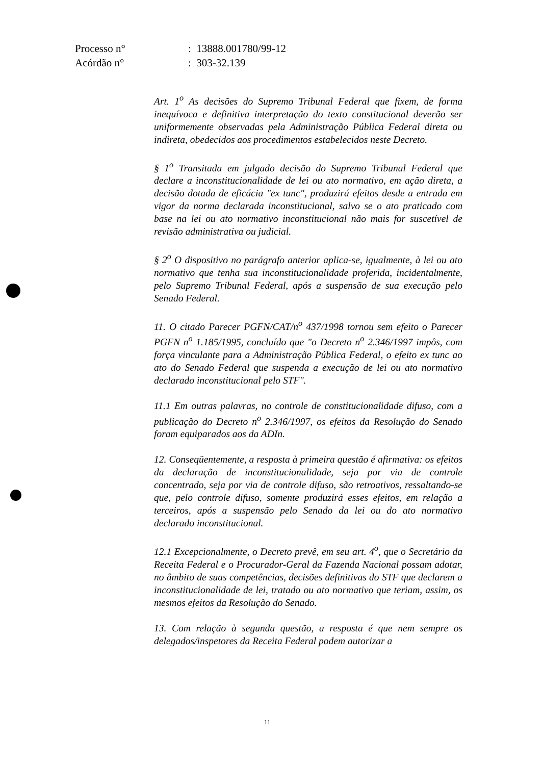| Processo n° | : 13888.001780/99-12 |
| Acórdão n° | : 303-32.139 |
Art. 1<sup>o</sup> As decisões do Supremo Tribunal Federal que fixem, de forma inequívoca e definitiva interpretação do texto constitucional deverão ser uniformemente observadas pela Administração Pública Federal direta ou indireta, obedecidos aos procedimentos estabelecidos neste Decreto.
§ 1<sup>o</sup> Transitada em julgado decisão do Supremo Tribunal Federal que declare a inconstitucionalidade de lei ou ato normativo, em ação direta, a decisão dotada de eficácia "ex tunc", produzirá efeitos desde a entrada em vigor da norma declarada inconstitucional, salvo se o ato praticado com base na lei ou ato normativo inconstitucional não mais for suscetível de revisão administrativa ou judicial.
§ 2<sup>o</sup> O dispositivo no parágrafo anterior aplica-se, igualmente, à lei ou ato normativo que tenha sua inconstitucionalidade proferida, incidentalmente, pelo Supremo Tribunal Federal, após a suspensão de sua execução pelo Senado Federal.
11. O citado Parecer PGFN/CAT/n<sup>o</sup> 437/1998 tornou sem efeito o Parecer PGFN n<sup>o</sup> 1.185/1995, concluído que "o Decreto n<sup>o</sup> 2.346/1997 impôs, com força vinculante para a Administração Pública Federal, o efeito ex tunc ao ato do Senado Federal que suspenda a execução de lei ou ato normativo declarado inconstitucional pelo STF".
11.1 Em outras palavras, no controle de constitucionalidade difuso, com a publicação do Decreto n<sup>o</sup> 2.346/1997, os efeitos da Resolução do Senado foram equiparados aos da ADIn.
12. Conseqüentemente, a resposta à primeira questão é afirmativa: os efeitos da declaração de inconstitucionalidade, seja por via de controle concentrado, seja por via de controle difuso, são retroativos, ressaltando-se que, pelo controle difuso, somente produzirá esses efeitos, em relação a terceiros, após a suspensão pelo Senado da lei ou do ato normativo declarado inconstitucional.
12.1 Excepcionalmente, o Decreto prevê, em seu art. 4<sup>o</sup>, que o Secretário da Receita Federal e o Procurador-Geral da Fazenda Nacional possam adotar, no âmbito de suas competências, decisões definitivas do STF que declarem a inconstitucionalidade de lei, tratado ou ato normativo que teriam, assim, os mesmos efeitos da Resolução do Senado.
13. Com relação à segunda questão, a resposta é que nem sempre os delegados/inspetores da Receita Federal podem autorizar a
11